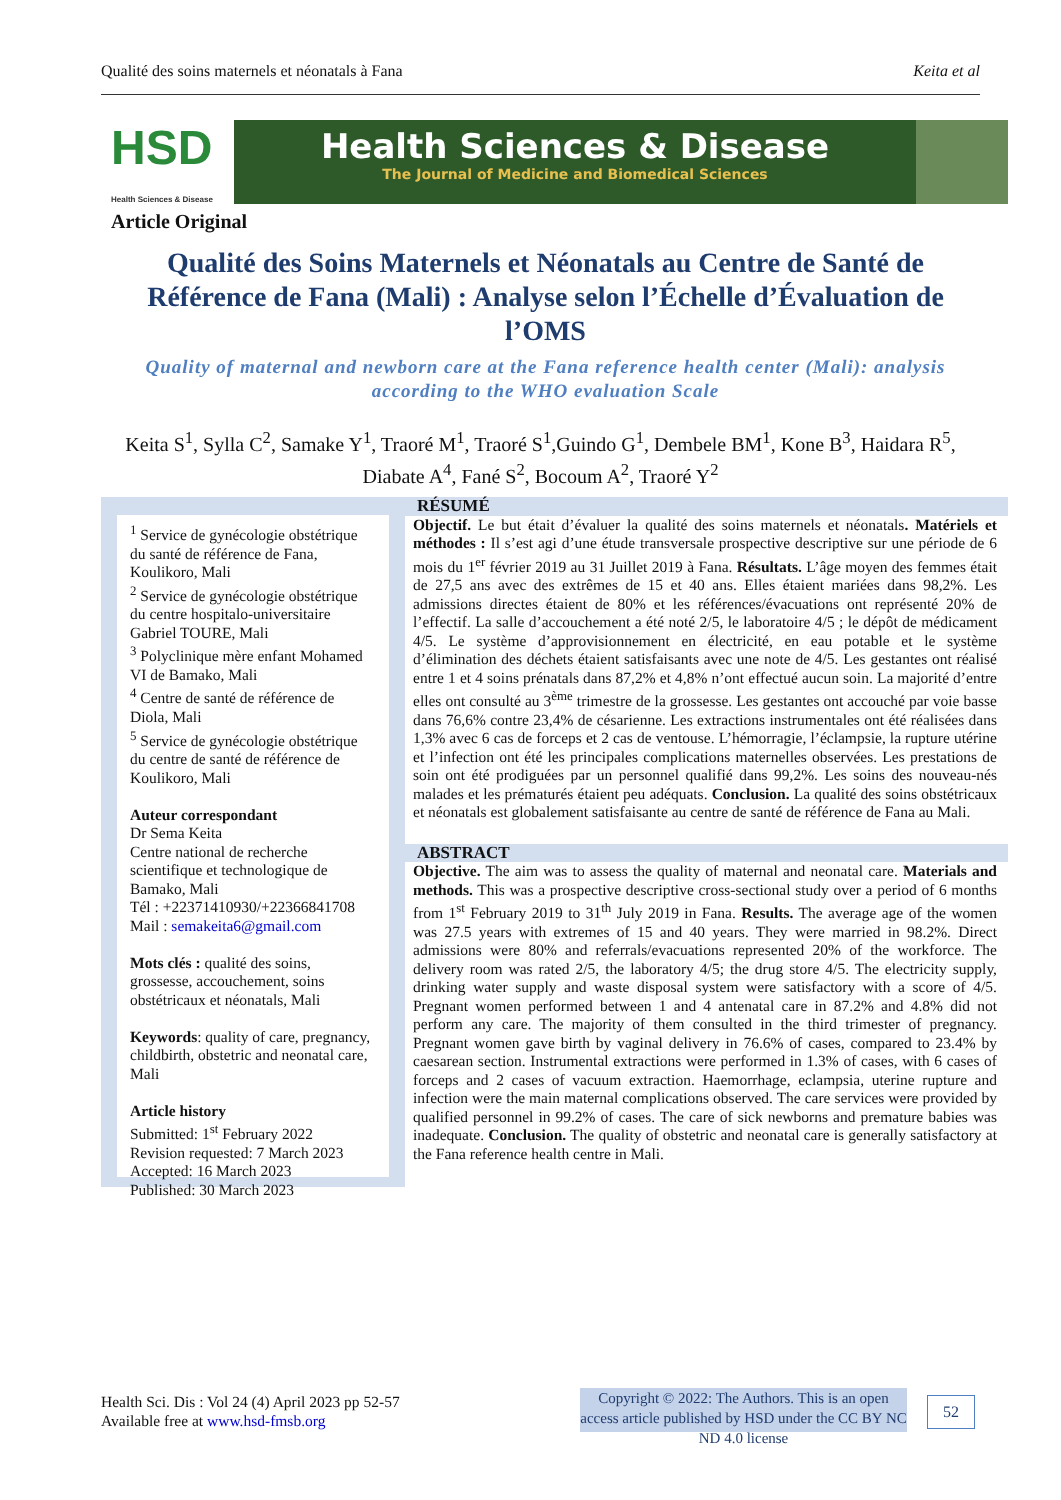Qualité des soins maternels et néonatals à Fana Keita et al
HSD
Health Sciences & Disease
Health Sciences & Disease
The Journal of Medicine and Biomedical Sciences
Article Original
Qualité des Soins Maternels et Néonatals au Centre de Santé de Référence de Fana (Mali) : Analyse selon l’Échelle d’Évaluation de l’OMS
Quality of maternal and newborn care at the Fana reference health center (Mali): analysis according to the WHO evaluation Scale
Keita S<sup>1</sup>, Sylla C<sup>2</sup>, Samake Y<sup>1</sup>, Traoré M<sup>1</sup>, Traoré S<sup>1</sup>,Guindo G<sup>1</sup>, Dembele BM<sup>1</sup>, Kone B<sup>3</sup>, Haidara R<sup>5</sup>, Diabate A<sup>4</sup>, Fané S<sup>2</sup>, Bocoum A<sup>2</sup>, Traoré Y<sup>2</sup>
<sup>1</sup> Service de gynécologie obstétrique du santé de référence de Fana, Koulikoro, Mali
<sup>2</sup> Service de gynécologie obstétrique du centre hospitalo-universitaire Gabriel TOURE, Mali
<sup>3</sup> Polyclinique mère enfant Mohamed VI de Bamako, Mali
<sup>4</sup> Centre de santé de référence de Diola, Mali
<sup>5</sup> Service de gynécologie obstétrique du centre de santé de référence de Koulikoro, Mali
Auteur correspondant
Dr Sema Keita
Centre national de recherche scientifique et technologique de Bamako, Mali
Tél : +22371410930/+22366841708
Mail : semakeita6@gmail.com
Mots clés : qualité des soins, grossesse, accouchement, soins obstétricaux et néonatals, Mali
Keywords: quality of care, pregnancy, childbirth, obstetric and neonatal care, Mali
Article history
Submitted: 1<sup>st</sup> February 2022
Revision requested: 7 March 2023
Accepted: 16 March 2023
Published: 30 March 2023
RÉSUMÉ
Objectif. Le but était d’évaluer la qualité des soins maternels et néonatals. Matériels et méthodes : Il s’est agi d’une étude transversale prospective descriptive sur une période de 6 mois du 1<sup>er</sup> février 2019 au 31 Juillet 2019 à Fana. Résultats. L’âge moyen des femmes était de 27,5 ans avec des extrêmes de 15 et 40 ans. Elles étaient mariées dans 98,2%. Les admissions directes étaient de 80% et les références/évacuations ont représenté 20% de l’effectif. La salle d’accouchement a été noté 2/5, le laboratoire 4/5 ; le dépôt de médicament 4/5. Le système d’approvisionnement en électricité, en eau potable et le système d’élimination des déchets étaient satisfaisants avec une note de 4/5. Les gestantes ont réalisé entre 1 et 4 soins prénatals dans 87,2% et 4,8% n’ont effectué aucun soin. La majorité d’entre elles ont consulté au 3<sup>ème</sup> trimestre de la grossesse. Les gestantes ont accouché par voie basse dans 76,6% contre 23,4% de césarienne. Les extractions instrumentales ont été réalisées dans 1,3% avec 6 cas de forceps et 2 cas de ventouse. L’hémorragie, l’éclampsie, la rupture utérine et l’infection ont été les principales complications maternelles observées. Les prestations de soin ont été prodiguées par un personnel qualifié dans 99,2%. Les soins des nouveau-nés malades et les prématurés étaient peu adéquats. Conclusion. La qualité des soins obstétricaux et néonatals est globalement satisfaisante au centre de santé de référence de Fana au Mali.
ABSTRACT
Objective. The aim was to assess the quality of maternal and neonatal care. Materials and methods. This was a prospective descriptive cross-sectional study over a period of 6 months from 1<sup>st</sup> February 2019 to 31<sup>th</sup> July 2019 in Fana. Results. The average age of the women was 27.5 years with extremes of 15 and 40 years. They were married in 98.2%. Direct admissions were 80% and referrals/evacuations represented 20% of the workforce. The delivery room was rated 2/5, the laboratory 4/5; the drug store 4/5. The electricity supply, drinking water supply and waste disposal system were satisfactory with a score of 4/5. Pregnant women performed between 1 and 4 antenatal care in 87.2% and 4.8% did not perform any care. The majority of them consulted in the third trimester of pregnancy. Pregnant women gave birth by vaginal delivery in 76.6% of cases, compared to 23.4% by caesarean section. Instrumental extractions were performed in 1.3% of cases, with 6 cases of forceps and 2 cases of vacuum extraction. Haemorrhage, eclampsia, uterine rupture and infection were the main maternal complications observed. The care services were provided by qualified personnel in 99.2% of cases. The care of sick newborns and premature babies was inadequate. Conclusion. The quality of obstetric and neonatal care is generally satisfactory at the Fana reference health centre in Mali.
Health Sci. Dis : Vol 24 (4) April 2023 pp 52-57
Available free at www.hsd-fmsb.org
Copyright © 2022: The Authors. This is an open access article published by HSD under the CC BY NC ND 4.0 license
52